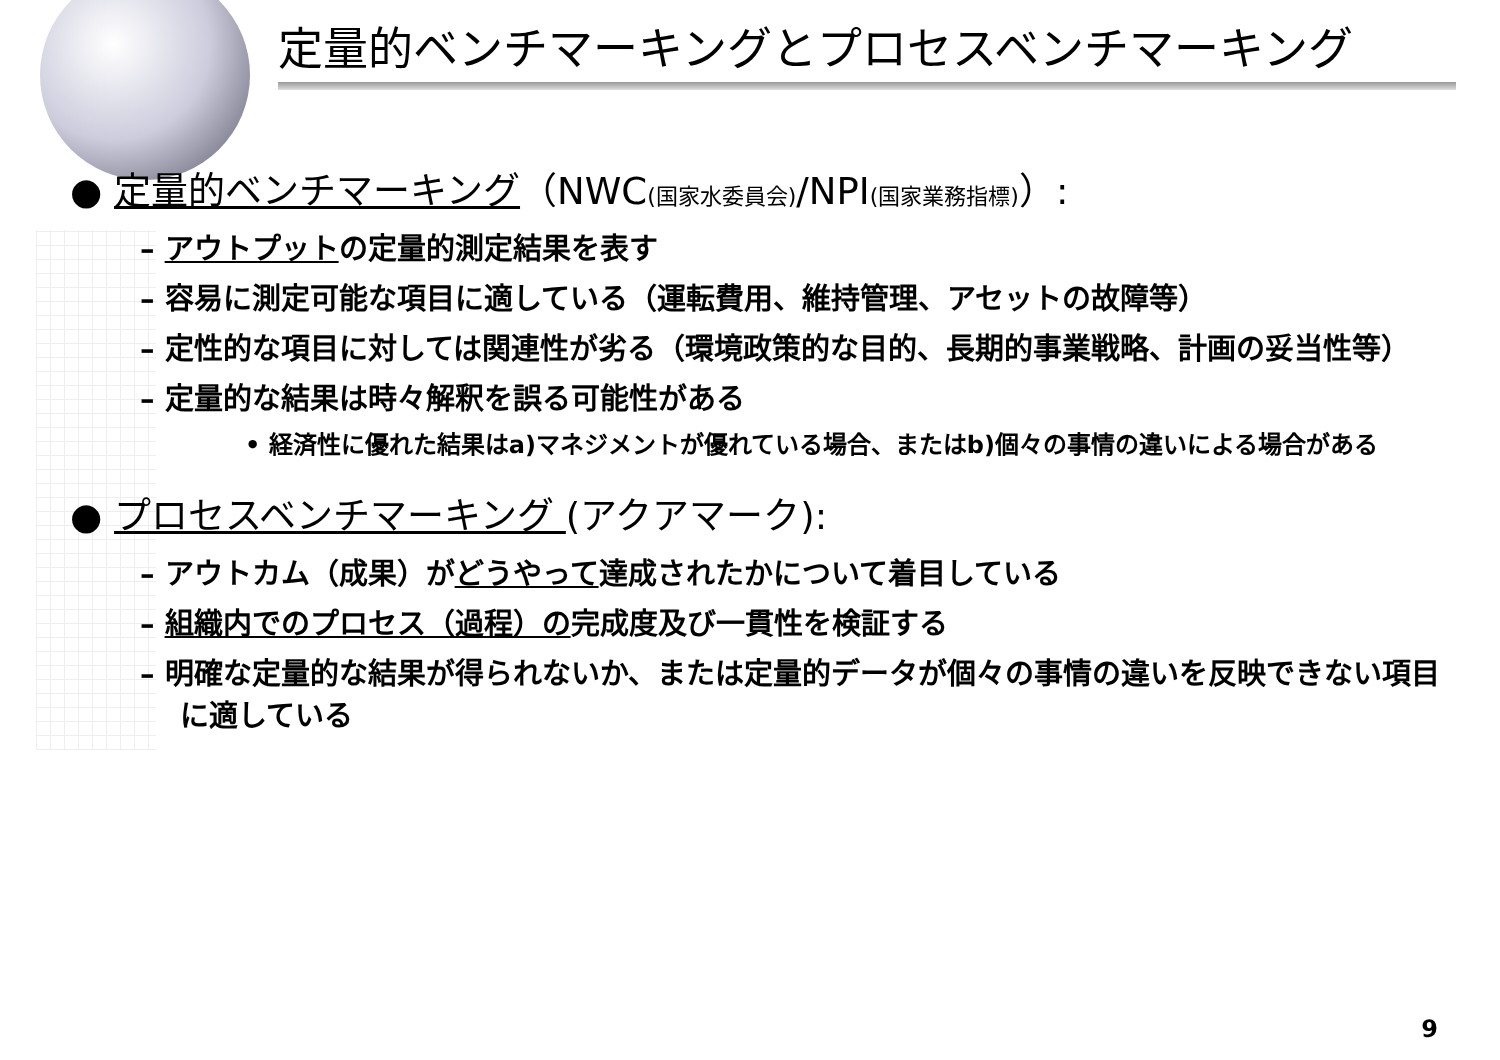定量的ベンチマーキングとプロセスベンチマーキング
● 定量的ベンチマーキング（NWC(国家水委員会)/NPI(国家業務指標)）:
– アウトプットの定量的測定結果を表す
– 容易に測定可能な項目に適している（運転費用、維持管理、アセットの故障等）
– 定性的な項目に対しては関連性が劣る（環境政策的な目的、長期的事業戦略、計画の妥当性等）
– 定量的な結果は時々解釈を誤る可能性がある
• 経済性に優れた結果はa)マネジメントが優れている場合、またはb)個々の事情の違いによる場合がある
● プロセスベンチマーキング (アクアマーク):
– アウトカム（成果）がどうやって達成されたかについて着目している
– 組織内でのプロセス（過程）の完成度及び一貫性を検証する
– 明確な定量的な結果が得られないか、または定量的データが個々の事情の違いを反映できない項目に適している
9